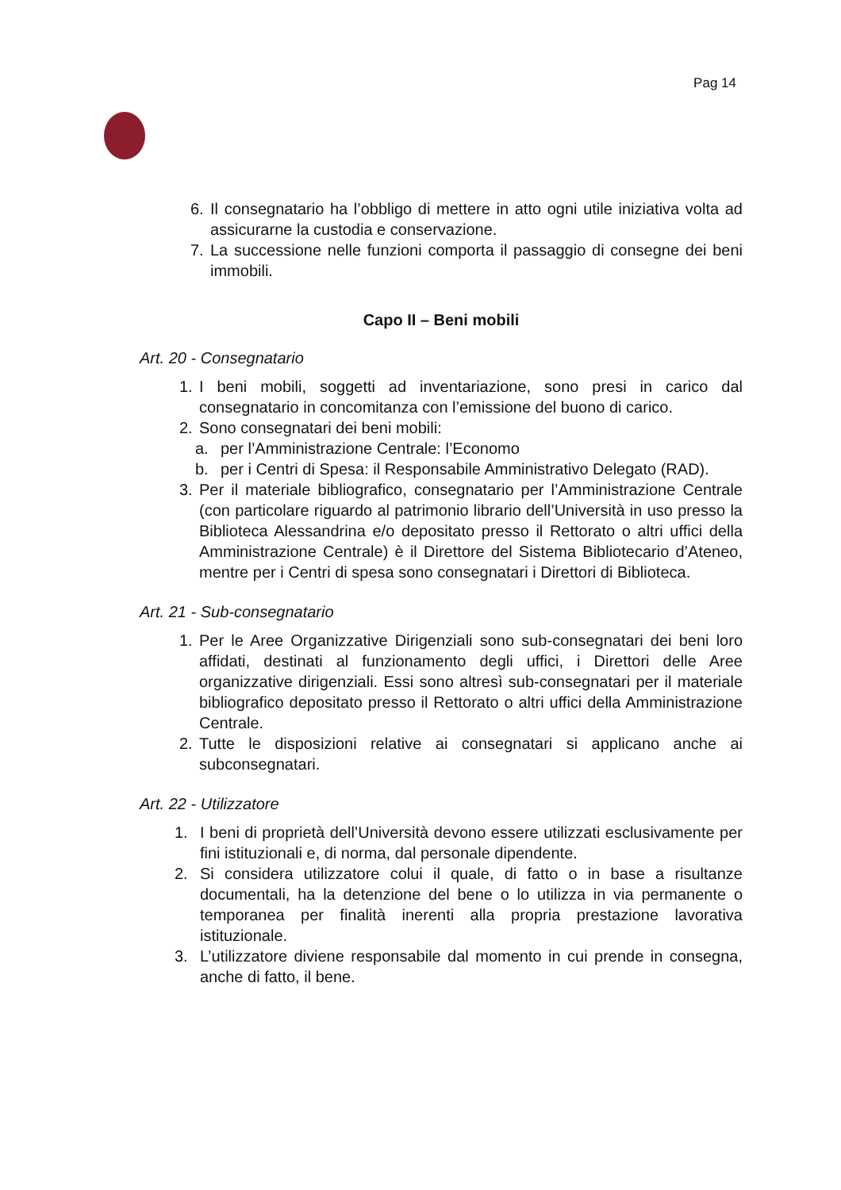Pag 14
6. Il consegnatario ha l’obbligo di mettere in atto ogni utile iniziativa volta ad assicurarne la custodia e conservazione.
7. La successione nelle funzioni comporta il passaggio di consegne dei beni immobili.
Capo II – Beni mobili
Art. 20 - Consegnatario
1. I beni mobili, soggetti ad inventariazione, sono presi in carico dal consegnatario in concomitanza con l’emissione del buono di carico.
2. Sono consegnatari dei beni mobili:
a. per l’Amministrazione Centrale: l’Economo
b. per i Centri di Spesa: il Responsabile Amministrativo Delegato (RAD).
3. Per il materiale bibliografico, consegnatario per l’Amministrazione Centrale (con particolare riguardo al patrimonio librario dell’Università in uso presso la Biblioteca Alessandrina e/o depositato presso il Rettorato o altri uffici della Amministrazione Centrale) è il Direttore del Sistema Bibliotecario d’Ateneo, mentre per i Centri di spesa sono consegnatari i Direttori di Biblioteca.
Art. 21 - Sub-consegnatario
1. Per le Aree Organizzative Dirigenziali sono sub-consegnatari dei beni loro affidati, destinati al funzionamento degli uffici, i Direttori delle Aree organizzative dirigenziali. Essi sono altresì sub-consegnatari per il materiale bibliografico depositato presso il Rettorato o altri uffici della Amministrazione Centrale.
2. Tutte le disposizioni relative ai consegnatari si applicano anche ai subconsegnatari.
Art. 22 - Utilizzatore
1. I beni di proprietà dell’Università devono essere utilizzati esclusivamente per fini istituzionali e, di norma, dal personale dipendente.
2. Si considera utilizzatore colui il quale, di fatto o in base a risultanze documentali, ha la detenzione del bene o lo utilizza in via permanente o temporanea per finalità inerenti alla propria prestazione lavorativa istituzionale.
3. L’utilizzatore diviene responsabile dal momento in cui prende in consegna, anche di fatto, il bene.